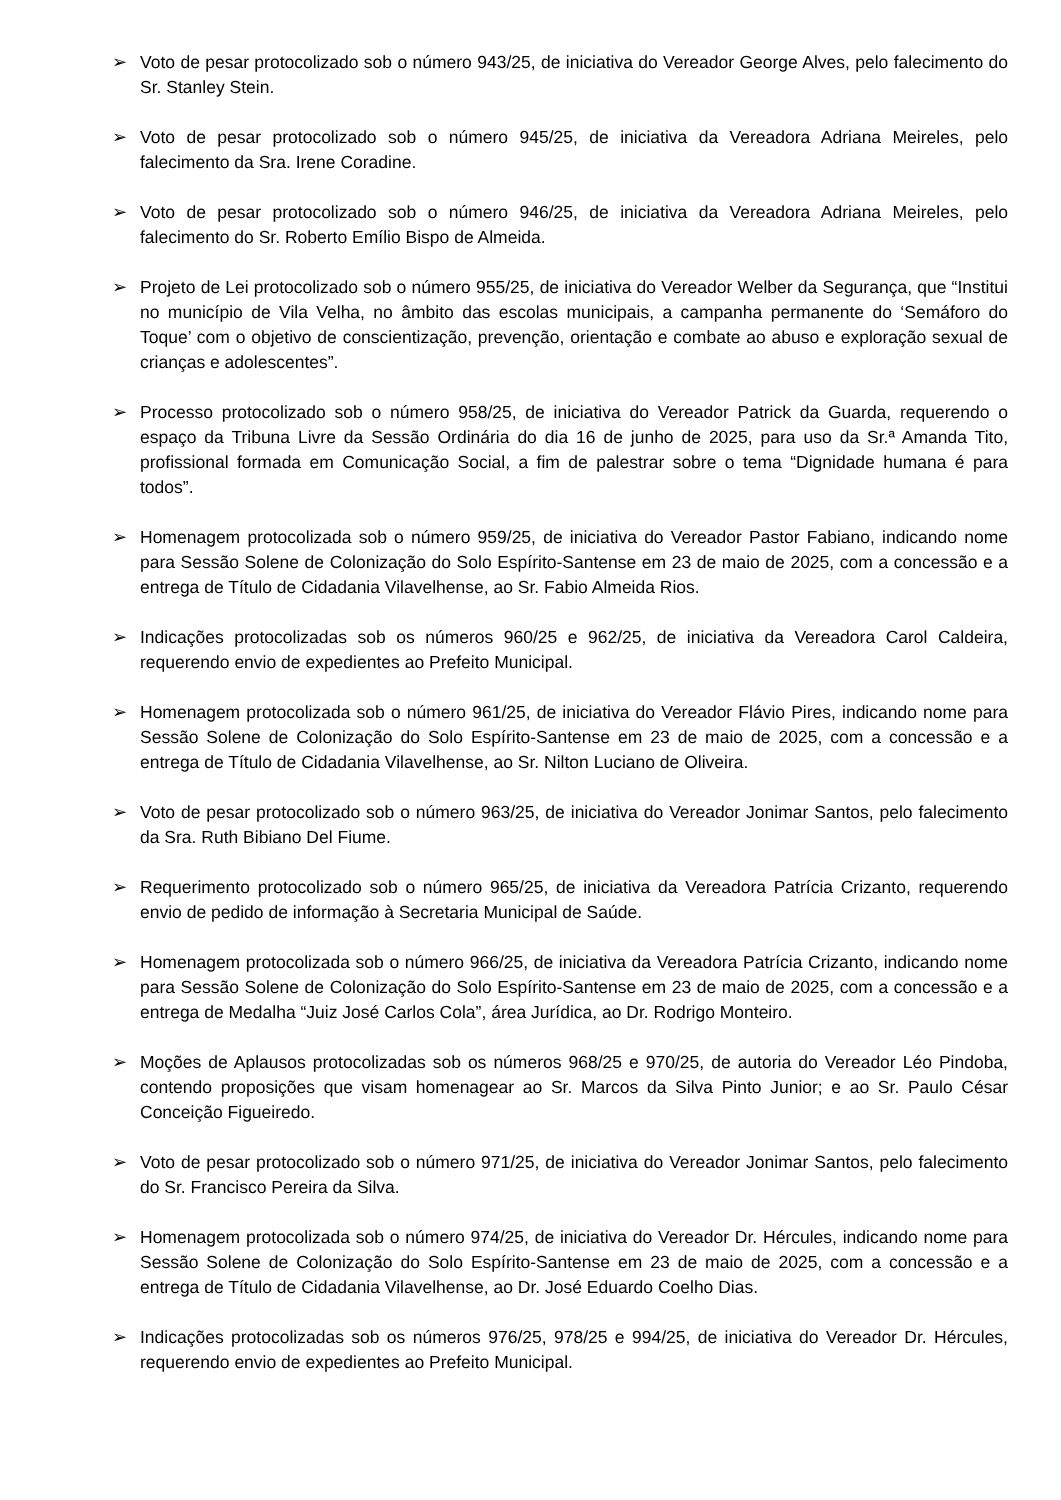➢ Voto de pesar protocolizado sob o número 943/25, de iniciativa do Vereador George Alves, pelo falecimento do Sr. Stanley Stein.
➢ Voto de pesar protocolizado sob o número 945/25, de iniciativa da Vereadora Adriana Meireles, pelo falecimento da Sra. Irene Coradine.
➢ Voto de pesar protocolizado sob o número 946/25, de iniciativa da Vereadora Adriana Meireles, pelo falecimento do Sr. Roberto Emílio Bispo de Almeida.
➢ Projeto de Lei protocolizado sob o número 955/25, de iniciativa do Vereador Welber da Segurança, que “Institui no município de Vila Velha, no âmbito das escolas municipais, a campanha permanente do ‘Semáforo do Toque’ com o objetivo de conscientização, prevenção, orientação e combate ao abuso e exploração sexual de crianças e adolescentes”.
➢ Processo protocolizado sob o número 958/25, de iniciativa do Vereador Patrick da Guarda, requerendo o espaço da Tribuna Livre da Sessão Ordinária do dia 16 de junho de 2025, para uso da Sr.ª Amanda Tito, profissional formada em Comunicação Social, a fim de palestrar sobre o tema “Dignidade humana é para todos”.
➢ Homenagem protocolizada sob o número 959/25, de iniciativa do Vereador Pastor Fabiano, indicando nome para Sessão Solene de Colonização do Solo Espírito-Santense em 23 de maio de 2025, com a concessão e a entrega de Título de Cidadania Vilavelhense, ao Sr. Fabio Almeida Rios.
➢ Indicações protocolizadas sob os números 960/25 e 962/25, de iniciativa da Vereadora Carol Caldeira, requerendo envio de expedientes ao Prefeito Municipal.
➢ Homenagem protocolizada sob o número 961/25, de iniciativa do Vereador Flávio Pires, indicando nome para Sessão Solene de Colonização do Solo Espírito-Santense em 23 de maio de 2025, com a concessão e a entrega de Título de Cidadania Vilavelhense, ao Sr. Nilton Luciano de Oliveira.
➢ Voto de pesar protocolizado sob o número 963/25, de iniciativa do Vereador Jonimar Santos, pelo falecimento da Sra. Ruth Bibiano Del Fiume.
➢ Requerimento protocolizado sob o número 965/25, de iniciativa da Vereadora Patrícia Crizanto, requerendo envio de pedido de informação à Secretaria Municipal de Saúde.
➢ Homenagem protocolizada sob o número 966/25, de iniciativa da Vereadora Patrícia Crizanto, indicando nome para Sessão Solene de Colonização do Solo Espírito-Santense em 23 de maio de 2025, com a concessão e a entrega de Medalha “Juiz José Carlos Cola”, área Jurídica, ao Dr. Rodrigo Monteiro.
➢ Moções de Aplausos protocolizadas sob os números 968/25 e 970/25, de autoria do Vereador Léo Pindoba, contendo proposições que visam homenagear ao Sr. Marcos da Silva Pinto Junior; e ao Sr. Paulo César Conceição Figueiredo.
➢ Voto de pesar protocolizado sob o número 971/25, de iniciativa do Vereador Jonimar Santos, pelo falecimento do Sr. Francisco Pereira da Silva.
➢ Homenagem protocolizada sob o número 974/25, de iniciativa do Vereador Dr. Hércules, indicando nome para Sessão Solene de Colonização do Solo Espírito-Santense em 23 de maio de 2025, com a concessão e a entrega de Título de Cidadania Vilavelhense, ao Dr. José Eduardo Coelho Dias.
➢ Indicações protocolizadas sob os números 976/25, 978/25 e 994/25, de iniciativa do Vereador Dr. Hércules, requerendo envio de expedientes ao Prefeito Municipal.